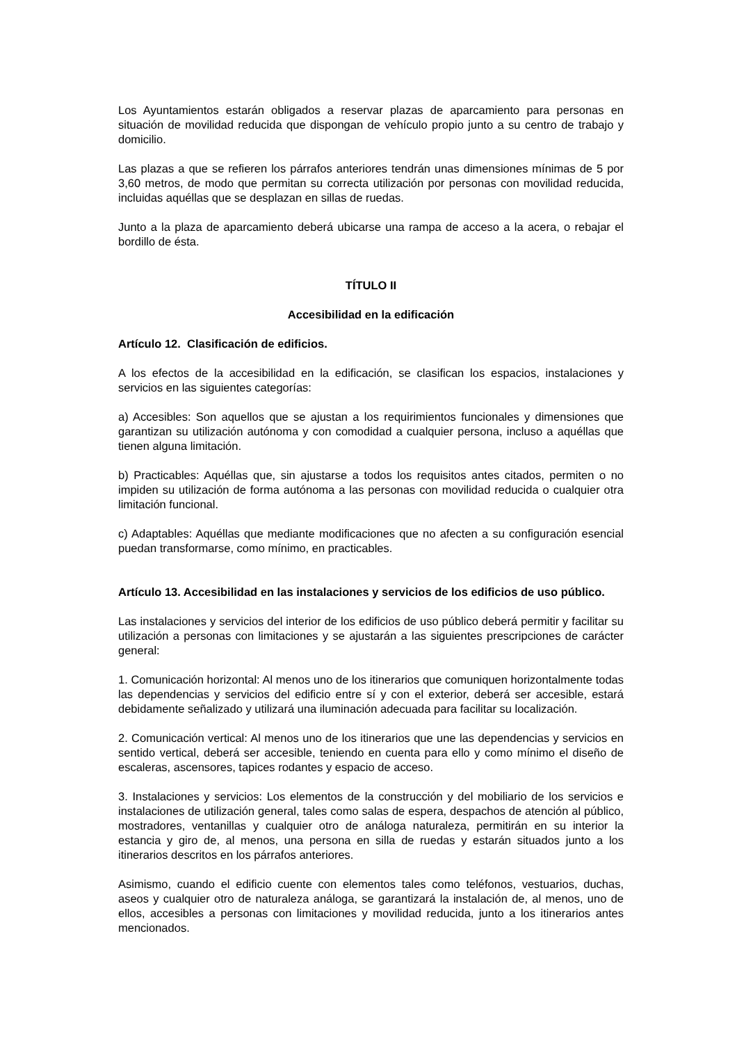Los Ayuntamientos estarán obligados a reservar plazas de aparcamiento para personas en situación de movilidad reducida que dispongan de vehículo propio junto a su centro de trabajo y domicilio.
Las plazas a que se refieren los párrafos anteriores tendrán unas dimensiones mínimas de 5 por 3,60 metros, de modo que permitan su correcta utilización por personas con movilidad reducida, incluidas aquéllas que se desplazan en sillas de ruedas.
Junto a la plaza de aparcamiento deberá ubicarse una rampa de acceso a la acera, o rebajar el bordillo de ésta.
TÍTULO II
Accesibilidad en la edificación
Artículo 12. Clasificación de edificios.
A los efectos de la accesibilidad en la edificación, se clasifican los espacios, instalaciones y servicios en las siguientes categorías:
a) Accesibles: Son aquellos que se ajustan a los requirimientos funcionales y dimensiones que garantizan su utilización autónoma y con comodidad a cualquier persona, incluso a aquéllas que tienen alguna limitación.
b) Practicables: Aquéllas que, sin ajustarse a todos los requisitos antes citados, permiten o no impiden su utilización de forma autónoma a las personas con movilidad reducida o cualquier otra limitación funcional.
c) Adaptables: Aquéllas que mediante modificaciones que no afecten a su configuración esencial puedan transformarse, como mínimo, en practicables.
Artículo 13. Accesibilidad en las instalaciones y servicios de los edificios de uso público.
Las instalaciones y servicios del interior de los edificios de uso público deberá permitir y facilitar su utilización a personas con limitaciones y se ajustarán a las siguientes prescripciones de carácter general:
1. Comunicación horizontal: Al menos uno de los itinerarios que comuniquen horizontalmente todas las dependencias y servicios del edificio entre sí y con el exterior, deberá ser accesible, estará debidamente señalizado y utilizará una iluminación adecuada para facilitar su localización.
2. Comunicación vertical: Al menos uno de los itinerarios que une las dependencias y servicios en sentido vertical, deberá ser accesible, teniendo en cuenta para ello y como mínimo el diseño de escaleras, ascensores, tapices rodantes y espacio de acceso.
3. Instalaciones y servicios: Los elementos de la construcción y del mobiliario de los servicios e instalaciones de utilización general, tales como salas de espera, despachos de atención al público, mostradores, ventanillas y cualquier otro de análoga naturaleza, permitirán en su interior la estancia y giro de, al menos, una persona en silla de ruedas y estarán situados junto a los itinerarios descritos en los párrafos anteriores.
Asimismo, cuando el edificio cuente con elementos tales como teléfonos, vestuarios, duchas, aseos y cualquier otro de naturaleza análoga, se garantizará la instalación de, al menos, uno de ellos, accesibles a personas con limitaciones y movilidad reducida, junto a los itinerarios antes mencionados.